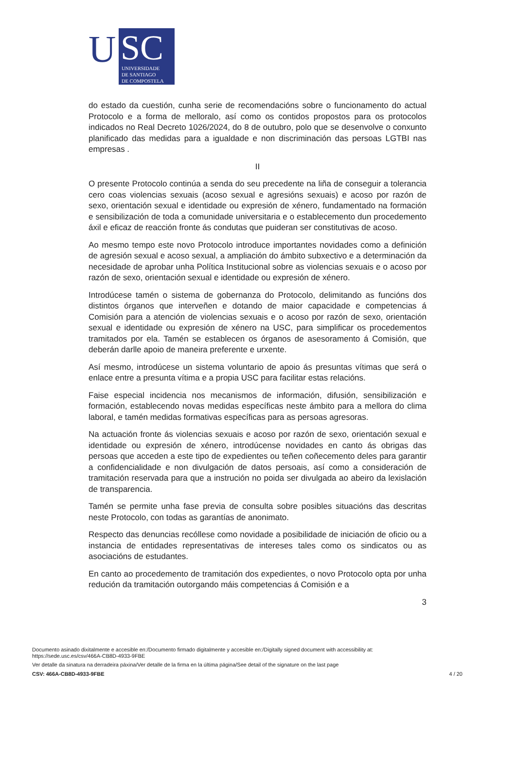U
SC
UNIVERSIDADE
DE SANTIAGO
DE COMPOSTELA
do estado da cuestión, cunha serie de recomendacións sobre o funcionamento do actual Protocolo e a forma de melloralo, así como os contidos propostos para os protocolos indicados no Real Decreto 1026/2024, do 8 de outubro, polo que se desenvolve o conxunto planificado das medidas para a igualdade e non discriminación das persoas LGTBI nas empresas .
II
O presente Protocolo continúa a senda do seu precedente na liña de conseguir a tolerancia cero coas violencias sexuais (acoso sexual e agresións sexuais) e acoso por razón de sexo, orientación sexual e identidade ou expresión de xénero, fundamentado na formación e sensibilización de toda a comunidade universitaria e o establecemento dun procedemento áxil e eficaz de reacción fronte ás condutas que puideran ser constitutivas de acoso.
Ao mesmo tempo este novo Protocolo introduce importantes novidades como a definición de agresión sexual e acoso sexual, a ampliación do ámbito subxectivo e a determinación da necesidade de aprobar unha Política Institucional sobre as violencias sexuais e o acoso por razón de sexo, orientación sexual e identidade ou expresión de xénero.
Introdúcese tamén o sistema de gobernanza do Protocolo, delimitando as funcións dos distintos órganos que interveñen e dotando de maior capacidade e competencias á Comisión para a atención de violencias sexuais e o acoso por razón de sexo, orientación sexual e identidade ou expresión de xénero na USC, para simplificar os procedementos tramitados por ela. Tamén se establecen os órganos de asesoramento á Comisión, que deberán darlle apoio de maneira preferente e urxente.
Así mesmo, introdúcese un sistema voluntario de apoio ás presuntas vítimas que será o enlace entre a presunta vítima e a propia USC para facilitar estas relacións.
Faise especial incidencia nos mecanismos de información, difusión, sensibilización e formación, establecendo novas medidas específicas neste ámbito para a mellora do clima laboral, e tamén medidas formativas específicas para as persoas agresoras.
Na actuación fronte ás violencias sexuais e acoso por razón de sexo, orientación sexual e identidade ou expresión de xénero, introdúcense novidades en canto ás obrigas das persoas que acceden a este tipo de expedientes ou teñen coñecemento deles para garantir a confidencialidade e non divulgación de datos persoais, así como a consideración de tramitación reservada para que a instrución no poida ser divulgada ao abeiro da lexislación de transparencia.
Tamén se permite unha fase previa de consulta sobre posibles situacións das descritas neste Protocolo, con todas as garantías de anonimato.
Respecto das denuncias recóllese como novidade a posibilidade de iniciación de oficio ou a instancia de entidades representativas de intereses tales como os sindicatos ou as asociacións de estudantes.
En canto ao procedemento de tramitación dos expedientes, o novo Protocolo opta por unha redución da tramitación outorgando máis competencias á Comisión e a
3
Documento asinado dixitalmente e accesible en:/Documento firmado digitalmente y accesible en:/Digitally signed document with accessibility at:
https://sede.usc.es/csv/466A-CB8D-4933-9FBE
Ver detalle da sinatura na derradeira páxina/Ver detalle de la firma en la última página/See detail of the signature on the last page
CSV: 466A-CB8D-4933-9FBE 4 / 20